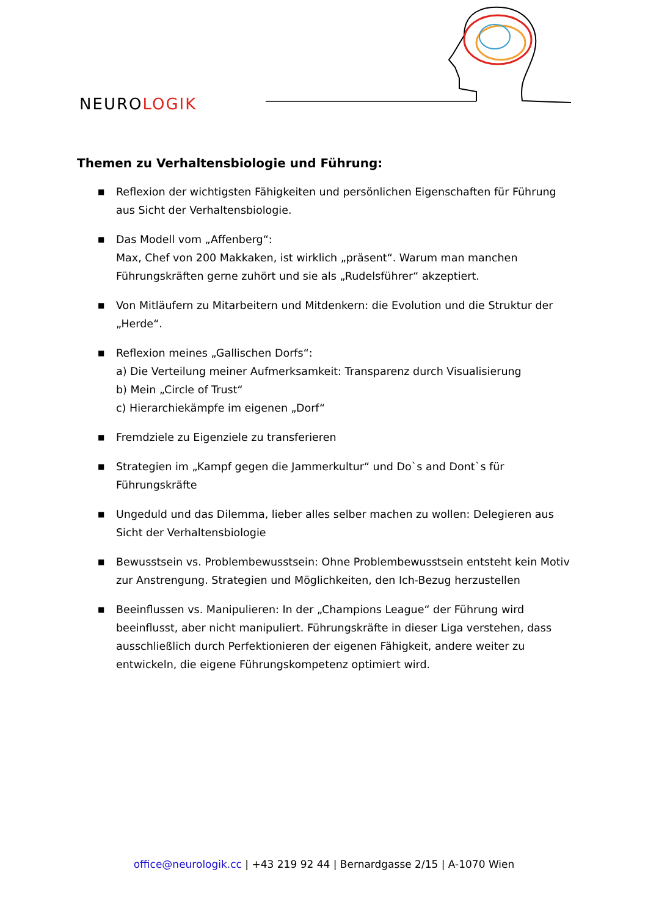NEUROLOGIK
Themen zu Verhaltensbiologie und Führung:
■ Reflexion der wichtigsten Fähigkeiten und persönlichen Eigenschaften für Führung aus Sicht der Verhaltensbiologie.
■ Das Modell vom „Affenberg“:
Max, Chef von 200 Makkaken, ist wirklich „präsent“. Warum man manchen Führungskräften gerne zuhört und sie als „Rudelsführer“ akzeptiert.
■ Von Mitläufern zu Mitarbeitern und Mitdenkern: die Evolution und die Struktur der „Herde“.
■ Reflexion meines „Gallischen Dorfs“:
a) Die Verteilung meiner Aufmerksamkeit: Transparenz durch Visualisierung
b) Mein „Circle of Trust“
c) Hierarchiekämpfe im eigenen „Dorf“
■ Fremdziele zu Eigenziele zu transferieren
■ Strategien im „Kampf gegen die Jammerkultur“ und Do`s and Dont`s für Führungskräfte
■ Ungeduld und das Dilemma, lieber alles selber machen zu wollen: Delegieren aus Sicht der Verhaltensbiologie
■ Bewusstsein vs. Problembewusstsein: Ohne Problembewusstsein entsteht kein Motiv zur Anstrengung. Strategien und Möglichkeiten, den Ich-Bezug herzustellen
■ Beeinflussen vs. Manipulieren: In der „Champions League“ der Führung wird beeinflusst, aber nicht manipuliert. Führungskräfte in dieser Liga verstehen, dass ausschließlich durch Perfektionieren der eigenen Fähigkeit, andere weiter zu entwickeln, die eigene Führungskompetenz optimiert wird.
office@neurologik.cc | +43 219 92 44 | Bernardgasse 2/15 | A-1070 Wien